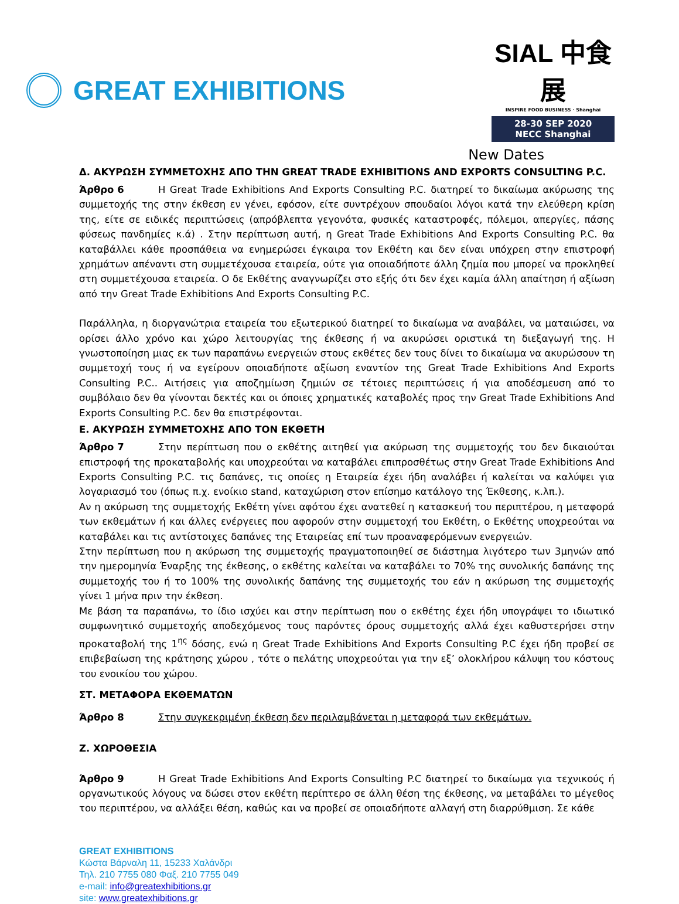GREAT EXHIBITIONS
SIAL 中食展
INSPIRE FOOD BUSINESS · Shanghai
28-30 SEP 2020
NECC Shanghai
New Dates
Δ. ΑΚΥΡΩΣΗ ΣΥΜΜΕΤΟΧΗΣ ΑΠΟ ΤΗΝ GREAT TRADE EXHIBITIONS AND EXPORTS CONSULTING P.C.
Άρθρο 6 Η Great Trade Exhibitions And Exports Consulting P.C. διατηρεί το δικαίωμα ακύρωσης της συμμετοχής της στην έκθεση εν γένει, εφόσον, είτε συντρέχουν σπουδαίοι λόγοι κατά την ελεύθερη κρίση της, είτε σε ειδικές περιπτώσεις (απρόβλεπτα γεγονότα, φυσικές καταστροφές, πόλεμοι, απεργίες, πάσης φύσεως πανδημίες κ.ά) . Στην περίπτωση αυτή, η Great Trade Exhibitions And Exports Consulting P.C. θα καταβάλλει κάθε προσπάθεια να ενημερώσει έγκαιρα τον Εκθέτη και δεν είναι υπόχρεη στην επιστροφή χρημάτων απέναντι στη συμμετέχουσα εταιρεία, ούτε για οποιαδήποτε άλλη ζημία που μπορεί να προκληθεί στη συμμετέχουσα εταιρεία. Ο δε Εκθέτης αναγνωρίζει στο εξής ότι δεν έχει καμία άλλη απαίτηση ή αξίωση από την Great Trade Exhibitions And Exports Consulting P.C.
Παράλληλα, η διοργανώτρια εταιρεία του εξωτερικού διατηρεί το δικαίωμα να αναβάλει, να ματαιώσει, να ορίσει άλλο χρόνο και χώρο λειτουργίας της έκθεσης ή να ακυρώσει οριστικά τη διεξαγωγή της. Η γνωστοποίηση μιας εκ των παραπάνω ενεργειών στους εκθέτες δεν τους δίνει το δικαίωμα να ακυρώσουν τη συμμετοχή τους ή να εγείρουν οποιαδήποτε αξίωση εναντίον της Great Trade Exhibitions And Exports Consulting P.C.. Αιτήσεις για αποζημίωση ζημιών σε τέτοιες περιπτώσεις ή για αποδέσμευση από το συμβόλαιο δεν θα γίνονται δεκτές και οι όποιες χρηματικές καταβολές προς την Great Trade Exhibitions And Exports Consulting P.C. δεν θα επιστρέφονται.
Ε. ΑΚΥΡΩΣΗ ΣΥΜΜΕΤΟΧΗΣ ΑΠΟ ΤΟΝ ΕΚΘΕΤΗ
Άρθρο 7 Στην περίπτωση που ο εκθέτης αιτηθεί για ακύρωση της συμμετοχής του δεν δικαιούται επιστροφή της προκαταβολής και υποχρεούται να καταβάλει επιπροσθέτως στην Great Trade Exhibitions And Exports Consulting P.C. τις δαπάνες, τις οποίες η Εταιρεία έχει ήδη αναλάβει ή καλείται να καλύψει για λογαριασμό του (όπως π.χ. ενοίκιο stand, καταχώριση στον επίσημο κατάλογο της Έκθεσης, κ.λπ.).
Αν η ακύρωση της συμμετοχής Εκθέτη γίνει αφότου έχει ανατεθεί η κατασκευή του περιπτέρου, η μεταφορά των εκθεμάτων ή και άλλες ενέργειες που αφορούν στην συμμετοχή του Εκθέτη, ο Εκθέτης υποχρεούται να καταβάλει και τις αντίστοιχες δαπάνες της Εταιρείας επί των προαναφερόμενων ενεργειών.
Στην περίπτωση που η ακύρωση της συμμετοχής πραγματοποιηθεί σε διάστημα λιγότερο των 3μηνών από την ημερομηνία Έναρξης της έκθεσης, ο εκθέτης καλείται να καταβάλει το 70% της συνολικής δαπάνης της συμμετοχής του ή το 100% της συνολικής δαπάνης της συμμετοχής του εάν η ακύρωση της συμμετοχής γίνει 1 μήνα πριν την έκθεση.
Με βάση τα παραπάνω, το ίδιο ισχύει και στην περίπτωση που ο εκθέτης έχει ήδη υπογράψει το ιδιωτικό συμφωνητικό συμμετοχής αποδεχόμενος τους παρόντες όρους συμμετοχής αλλά έχει καθυστερήσει στην προκαταβολή της 1<sup>ης</sup> δόσης, ενώ η Great Trade Exhibitions And Exports Consulting P.C έχει ήδη προβεί σε επιβεβαίωση της κράτησης χώρου , τότε ο πελάτης υποχρεούται για την εξ’ ολοκλήρου κάλυψη του κόστους του ενοικίου του χώρου.
ΣΤ. ΜΕΤΑΦΟΡΑ ΕΚΘΕΜΑΤΩΝ
Άρθρο 8 Στην συγκεκριμένη έκθεση δεν περιλαμβάνεται η μεταφορά των εκθεμάτων.
Ζ. ΧΩΡΟΘΕΣΙΑ
Άρθρο 9 Η Great Trade Exhibitions And Exports Consulting P.C διατηρεί το δικαίωμα για τεχνικούς ή οργανωτικούς λόγους να δώσει στον εκθέτη περίπτερο σε άλλη θέση της έκθεσης, να μεταβάλει το μέγεθος του περιπτέρου, να αλλάξει θέση, καθώς και να προβεί σε οποιαδήποτε αλλαγή στη διαρρύθμιση. Σε κάθε
GREAT EXHIBITIONS
Κώστα Βάρναλη 11, 15233 Χαλάνδρι
Τηλ. 210 7755 080 Φαξ. 210 7755 049
e-mail: info@greatexhibitions.gr
site: www.greatexhibitions.gr